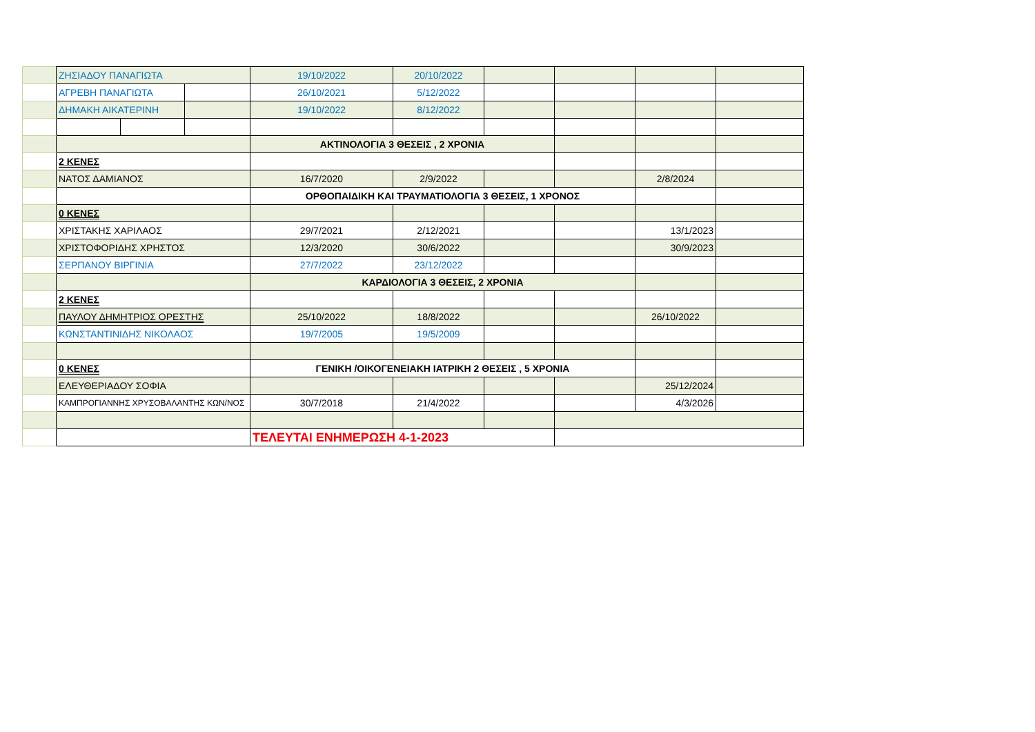| | ΖΗΣΙΑΔΟΥ ΠΑΝΑΓΙΩΤΑ | | | 19/10/2022 | 20/10/2022 | | | | |
| | ΑΓΡΕΒΗ ΠΑΝΑΓΙΩΤΑ | | | 26/10/2021 | 5/12/2022 | | | | |
| | ΔΗΜΑΚΗ ΑΙΚΑΤΕΡΙΝΗ | | | 19/10/2022 | 8/12/2022 | | | | |
| | | | | ΑΚΤΙΝΟΛΟΓΙΑ 3 ΘΕΣΕΙΣ , 2 ΧΡΟΝΙΑ | | | | | |
| | 2 ΚΕΝΕΣ | | | | | | | | |
| | ΝΑΤΟΣ ΔΑΜΙΑΝΟΣ | | | 16/7/2020 | 2/9/2022 | | | 2/8/2024 | |
| | | | | ΟΡΘΟΠΑΙΔΙΚΗ ΚΑΙ ΤΡΑΥΜΑΤΙΟΛΟΓΙΑ 3 ΘΕΣΕΙΣ, 1 ΧΡΟΝΟΣ | | | | | |
| | 0 ΚΕΝΕΣ | | | | | | | | |
| | ΧΡΙΣΤΑΚΗΣ ΧΑΡΙΛΑΟΣ | | | 29/7/2021 | 2/12/2021 | | | 13/1/2023 | |
| | ΧΡΙΣΤΟΦΟΡΙΔΗΣ ΧΡΗΣΤΟΣ | | | 12/3/2020 | 30/6/2022 | | | 30/9/2023 | |
| | ΣΕΡΠΑΝΟΥ ΒΙΡΓΙΝΙΑ | | | 27/7/2022 | 23/12/2022 | | | | |
| | | | | ΚΑΡΔΙΟΛΟΓΙΑ 3 ΘΕΣΕΙΣ, 2 ΧΡΟΝΙΑ | | | | | |
| | 2 ΚΕΝΕΣ | | | | | | | | |
| | ΠΑΥΛΟΥ ΔΗΜΗΤΡΙΟΣ ΟΡΕΣΤΗΣ | | | 25/10/2022 | 18/8/2022 | | | 26/10/2022 | |
| | ΚΩΝΣΤΑΝΤΙΝΙΔΗΣ ΝΙΚΟΛΑΟΣ | | | 19/7/2005 | 19/5/2009 | | | | |
| | 0 ΚΕΝΕΣ | | | ΓΕΝΙΚΗ /ΟΙΚΟΓΕΝΕΙΑΚΗ ΙΑΤΡΙΚΗ 2 ΘΕΣΕΙΣ , 5 ΧΡΟΝΙΑ | | | | | |
| | ΕΛΕΥΘΕΡΙΑΔΟΥ ΣΟΦΙΑ | | | | | | | 25/12/2024 | |
| | ΚΑΜΠΡΟΓΙΑΝΝΗΣ ΧΡΥΣΟΒΑΛΑΝΤΗΣ ΚΩΝ/ΝΟΣ | | | 30/7/2018 | 21/4/2022 | | | 4/3/2026 | |
| | | | | ΤΕΛΕΥΤΑΙ ΕΝΗΜΕΡΩΣΗ 4-1-2023 | | | | | |